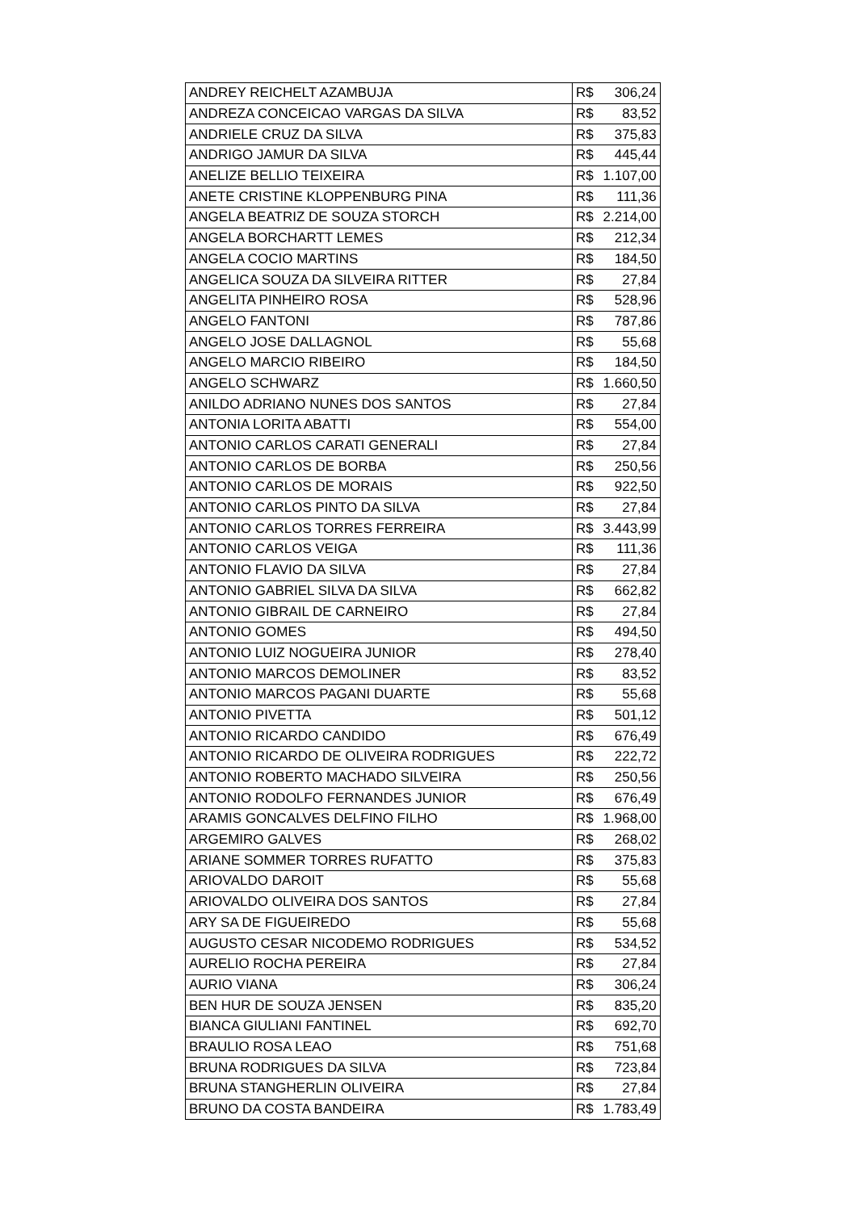| ANDREY REICHELT AZAMBUJA | R$ | 306,24 |
| ANDREZA CONCEICAO VARGAS DA SILVA | R$ | 83,52 |
| ANDRIELE CRUZ DA SILVA | R$ | 375,83 |
| ANDRIGO JAMUR DA SILVA | R$ | 445,44 |
| ANELIZE BELLIO TEIXEIRA | R$ | 1.107,00 |
| ANETE CRISTINE KLOPPENBURG PINA | R$ | 111,36 |
| ANGELA BEATRIZ DE SOUZA STORCH | R$ | 2.214,00 |
| ANGELA BORCHARTT LEMES | R$ | 212,34 |
| ANGELA COCIO MARTINS | R$ | 184,50 |
| ANGELICA SOUZA DA SILVEIRA RITTER | R$ | 27,84 |
| ANGELITA PINHEIRO ROSA | R$ | 528,96 |
| ANGELO FANTONI | R$ | 787,86 |
| ANGELO JOSE DALLAGNOL | R$ | 55,68 |
| ANGELO MARCIO RIBEIRO | R$ | 184,50 |
| ANGELO SCHWARZ | R$ | 1.660,50 |
| ANILDO ADRIANO NUNES DOS SANTOS | R$ | 27,84 |
| ANTONIA LORITA ABATTI | R$ | 554,00 |
| ANTONIO CARLOS CARATI GENERALI | R$ | 27,84 |
| ANTONIO CARLOS DE BORBA | R$ | 250,56 |
| ANTONIO CARLOS DE MORAIS | R$ | 922,50 |
| ANTONIO CARLOS PINTO DA SILVA | R$ | 27,84 |
| ANTONIO CARLOS TORRES FERREIRA | R$ | 3.443,99 |
| ANTONIO CARLOS VEIGA | R$ | 111,36 |
| ANTONIO FLAVIO DA SILVA | R$ | 27,84 |
| ANTONIO GABRIEL SILVA DA SILVA | R$ | 662,82 |
| ANTONIO GIBRAIL DE CARNEIRO | R$ | 27,84 |
| ANTONIO GOMES | R$ | 494,50 |
| ANTONIO LUIZ NOGUEIRA JUNIOR | R$ | 278,40 |
| ANTONIO MARCOS DEMOLINER | R$ | 83,52 |
| ANTONIO MARCOS PAGANI DUARTE | R$ | 55,68 |
| ANTONIO PIVETTA | R$ | 501,12 |
| ANTONIO RICARDO CANDIDO | R$ | 676,49 |
| ANTONIO RICARDO DE OLIVEIRA RODRIGUES | R$ | 222,72 |
| ANTONIO ROBERTO MACHADO SILVEIRA | R$ | 250,56 |
| ANTONIO RODOLFO FERNANDES JUNIOR | R$ | 676,49 |
| ARAMIS GONCALVES DELFINO FILHO | R$ | 1.968,00 |
| ARGEMIRO GALVES | R$ | 268,02 |
| ARIANE SOMMER TORRES RUFATTO | R$ | 375,83 |
| ARIOVALDO DAROIT | R$ | 55,68 |
| ARIOVALDO OLIVEIRA DOS SANTOS | R$ | 27,84 |
| ARY SA DE FIGUEIREDO | R$ | 55,68 |
| AUGUSTO CESAR NICODEMO RODRIGUES | R$ | 534,52 |
| AURELIO ROCHA PEREIRA | R$ | 27,84 |
| AURIO VIANA | R$ | 306,24 |
| BEN HUR DE SOUZA JENSEN | R$ | 835,20 |
| BIANCA GIULIANI FANTINEL | R$ | 692,70 |
| BRAULIO ROSA LEAO | R$ | 751,68 |
| BRUNA RODRIGUES DA SILVA | R$ | 723,84 |
| BRUNA STANGHERLIN OLIVEIRA | R$ | 27,84 |
| BRUNO DA COSTA BANDEIRA | R$ | 1.783,49 |